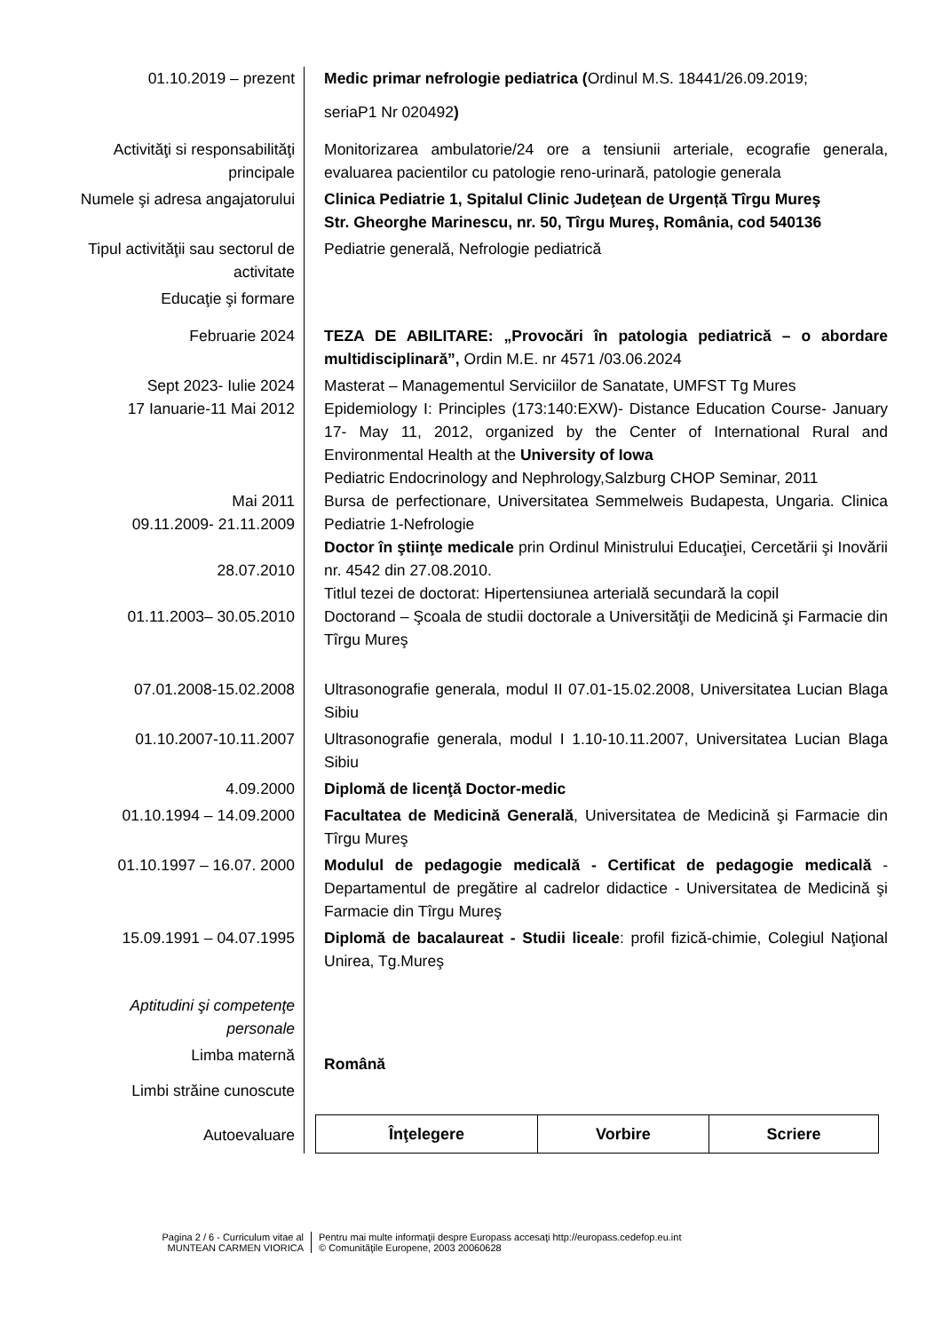| 01.10.2019 – prezent | Medic primar nefrologie pediatrica ( Ordinul M.S. 18441/26.09.2019; seriaP1 Nr 020492 ) |
| Activităţi si responsabilităţi principale | Monitorizarea ambulatorie/24 ore a tensiunii arteriale, ecografie generala, evaluarea pacientilor cu patologie reno-urinară, patologie generala |
| Numele şi adresa angajatorului | Clinica Pediatrie 1, Spitalul Clinic Judeţean de Urgență Tîrgu Mureş Str. Gheorghe Marinescu, nr. 50, Tîrgu Mureş, România, cod 540136 |
| Tipul activităţii sau sectorul de activitate | Pediatrie generală, Nefrologie pediatrică |
| Educaţie şi formare | |
| Februarie 2024 | TEZA DE ABILITARE: „Provocări în patologia pediatrică – o abordare multidisciplinară”, Ordin M.E. nr 4571 /03.06.2024 |
| Sept 2023- Iulie 2024 17 Ianuarie-11 Mai 2012 Mai 2011 09.11.2009- 21.11.2009 28.07.2010 01.11.2003– 30.05.2010 | Masterat – Managementul Serviciilor de Sanatate, UMFST Tg Mures Epidemiology I: Principles (173:140:EXW)- Distance Education Course- January 17- May 11, 2012, organized by the Center of International Rural and Environmental Health at the University of Iowa Pediatric Endocrinology and Nephrology,Salzburg CHOP Seminar, 2011 Bursa de perfectionare, Universitatea Semmelweis Budapesta, Ungaria. Clinica Pediatrie 1-Nefrologie Doctor în ştiinţe medicale prin Ordinul Ministrului Educaţiei, Cercetării şi Inovării nr. 4542 din 27.08.2010. Titlul tezei de doctorat: Hipertensiunea arterială secundară la copil Doctorand – Şcoala de studii doctorale a Universităţii de Medicină şi Farmacie din Tîrgu Mureş |
| 07.01.2008-15.02.2008 | Ultrasonografie generala, modul II 07.01-15.02.2008, Universitatea Lucian Blaga Sibiu |
| 01.10.2007-10.11.2007 | Ultrasonografie generala, modul I 1.10-10.11.2007, Universitatea Lucian Blaga Sibiu |
| 4.09.2000 | Diplomă de licenţă Doctor-medic |
| 01.10.1994 – 14.09.2000 | Facultatea de Medicină Generală , Universitatea de Medicină şi Farmacie din Tîrgu Mureş |
| 01.10.1997 – 16.07. 2000 | Modulul de pedagogie medicală - Certificat de pedagogie medicală - Departamentul de pregătire al cadrelor didactice - Universitatea de Medicină şi Farmacie din Tîrgu Mureş |
| 15.09.1991 – 04.07.1995 | Diplomă de bacalaureat - Studii liceale : profil fizică-chimie, Colegiul Naţional Unirea, Tg.Mureş |
| Aptitudini şi competenţe personale | |
| Limba maternă | Română |
| Limbi străine cunoscute | |
| Autoevaluare | / Înţelegere / Vorbire / Scriere / / --- / --- / --- / |
Pagina 2 / 6 - Curriculum vitae al
MUNTEAN CARMEN VIORICA
Pentru mai multe informaţii despre Europass accesaţi http://europass.cedefop.eu.int
© Comunităţile Europene, 2003 20060628